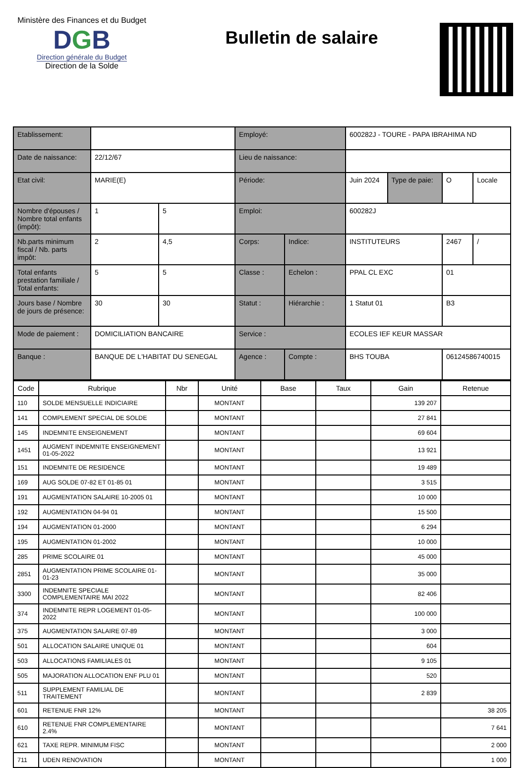Ministère des Finances et du Budget
DGB
Direction générale du Budget
Direction de la Solde
Bulletin de salaire
| Etablissement: | | | Employé: | | 600282J - TOURE - PAPA IBRAHIMA ND | | | |
| Date de naissance: | 22/12/67 | | Lieu de naissance: | | | | | |
| Etat civil: | MARIE(E) | | Période: | | Juin 2024 | Type de paie: | O | Locale |
| Nombre d'épouses / Nombre total enfants (impôt): | 1 | 5 | Emploi: | | 600282J | | | |
| Nb.parts minimum fiscal / Nb. parts impôt: | 2 | 4,5 | Corps: | Indice: | INSTITUTEURS | | 2467 | / |
| Total enfants prestation familiale / Total enfants: | 5 | 5 | Classe : | Echelon : | PPAL CL EXC | | 01 | |
| Jours base / Nombre de jours de présence: | 30 | 30 | Statut : | Hiérarchie : | 1 Statut 01 | | B3 | |
| Mode de paiement : | DOMICILIATION BANCAIRE | | Service : | | ECOLES IEF KEUR MASSAR | | | |
| Banque : | BANQUE DE L'HABITAT DU SENEGAL | | Agence : | Compte : | BHS TOUBA | | 06124586740015 | |
| Code | Rubrique | Nbr | Unité | Base | Taux | Gain | Retenue |
| --- | --- | --- | --- | --- | --- | --- | --- |
| 110 | SOLDE MENSUELLE INDICIAIRE | | MONTANT | | | 139 207 | |
| 141 | COMPLEMENT SPECIAL DE SOLDE | | MONTANT | | | 27 841 | |
| 145 | INDEMNITE ENSEIGNEMENT | | MONTANT | | | 69 604 | |
| 1451 | AUGMENT INDEMNITE ENSEIGNEMENT 01-05-2022 | | MONTANT | | | 13 921 | |
| 151 | INDEMNITE DE RESIDENCE | | MONTANT | | | 19 489 | |
| 169 | AUG SOLDE 07-82 ET 01-85 01 | | MONTANT | | | 3 515 | |
| 191 | AUGMENTATION SALAIRE 10-2005 01 | | MONTANT | | | 10 000 | |
| 192 | AUGMENTATION 04-94 01 | | MONTANT | | | 15 500 | |
| 194 | AUGMENTATION 01-2000 | | MONTANT | | | 6 294 | |
| 195 | AUGMENTATION 01-2002 | | MONTANT | | | 10 000 | |
| 285 | PRIME SCOLAIRE 01 | | MONTANT | | | 45 000 | |
| 2851 | AUGMENTATION PRIME SCOLAIRE 01-01-23 | | MONTANT | | | 35 000 | |
| 3300 | INDEMNITE SPECIALE COMPLEMENTAIRE MAI 2022 | | MONTANT | | | 82 406 | |
| 374 | INDEMNITE REPR LOGEMENT 01-05-2022 | | MONTANT | | | 100 000 | |
| 375 | AUGMENTATION SALAIRE 07-89 | | MONTANT | | | 3 000 | |
| 501 | ALLOCATION SALAIRE UNIQUE 01 | | MONTANT | | | 604 | |
| 503 | ALLOCATIONS FAMILIALES 01 | | MONTANT | | | 9 105 | |
| 505 | MAJORATION ALLOCATION ENF PLU 01 | | MONTANT | | | 520 | |
| 511 | SUPPLEMENT FAMILIAL DE TRAITEMENT | | MONTANT | | | 2 839 | |
| 601 | RETENUE FNR 12% | | MONTANT | | | | 38 205 |
| 610 | RETENUE FNR COMPLEMENTAIRE 2.4% | | MONTANT | | | | 7 641 |
| 621 | TAXE REPR. MINIMUM FISC | | MONTANT | | | | 2 000 |
| 711 | UDEN RENOVATION | | MONTANT | | | | 1 000 |